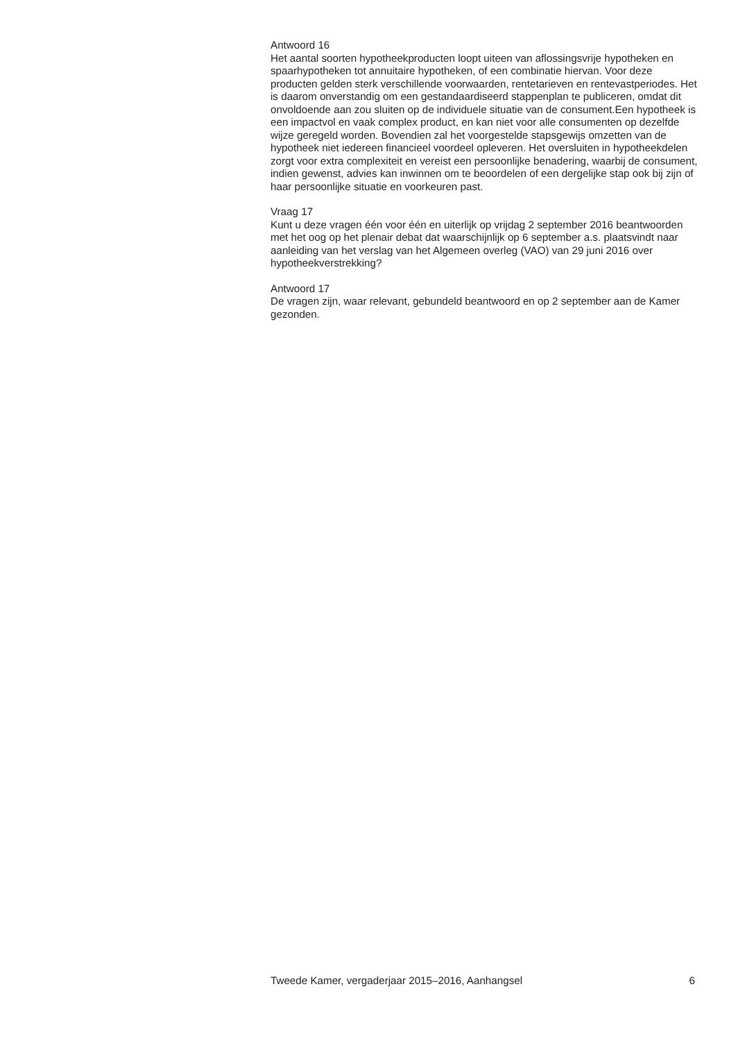Antwoord 16
Het aantal soorten hypotheekproducten loopt uiteen van aflossingsvrije hypotheken en spaarhypotheken tot annuitaire hypotheken, of een combinatie hiervan. Voor deze producten gelden sterk verschillende voorwaarden, rentetarieven en rentevastperiodes. Het is daarom onverstandig om een gestandaardiseerd stappenplan te publiceren, omdat dit onvoldoende aan zou sluiten op de individuele situatie van de consument.Een hypotheek is een impactvol en vaak complex product, en kan niet voor alle consumenten op dezelfde wijze geregeld worden. Bovendien zal het voorgestelde stapsgewijs omzetten van de hypotheek niet iedereen financieel voordeel opleveren. Het oversluiten in hypotheekdelen zorgt voor extra complexiteit en vereist een persoonlijke benadering, waarbij de consument, indien gewenst, advies kan inwinnen om te beoordelen of een dergelijke stap ook bij zijn of haar persoonlijke situatie en voorkeuren past.
Vraag 17
Kunt u deze vragen één voor één en uiterlijk op vrijdag 2 september 2016 beantwoorden met het oog op het plenair debat dat waarschijnlijk op 6 september a.s. plaatsvindt naar aanleiding van het verslag van het Algemeen overleg (VAO) van 29 juni 2016 over hypotheekverstrekking?
Antwoord 17
De vragen zijn, waar relevant, gebundeld beantwoord en op 2 september aan de Kamer gezonden.
Tweede Kamer, vergaderjaar 2015–2016, Aanhangsel 6